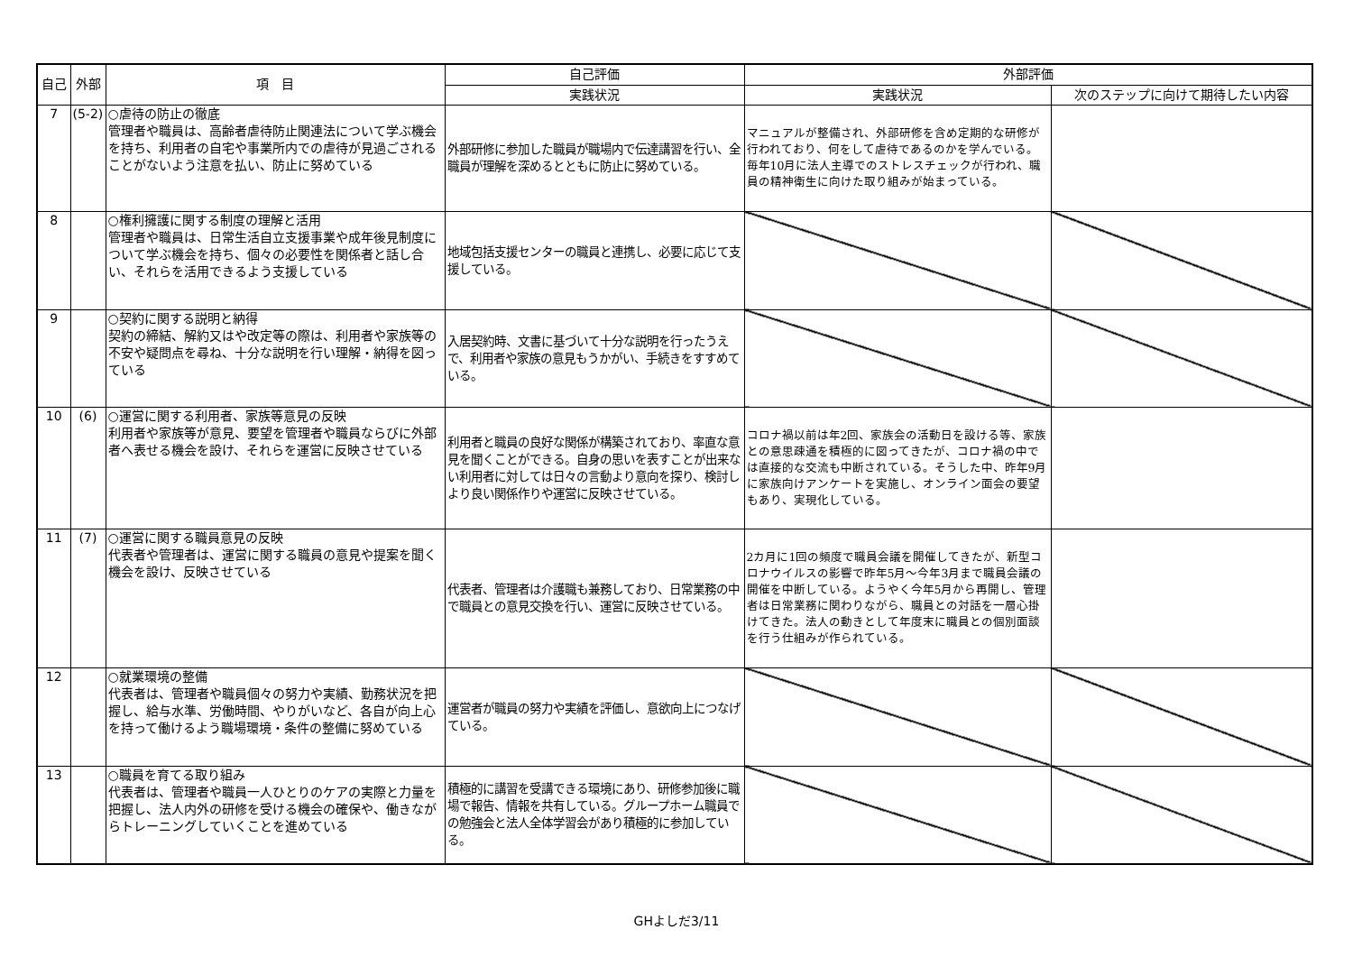| 自己 | 外部 | 項 目 | 自己評価 | 外部評価 | |
| --- | --- | --- | --- | --- | --- |
| | | | 実践状況 | 実践状況 | 次のステップに向けて期待したい内容 |
| 7 | (5-2) | ○虐待の防止の徹底 管理者や職員は、高齢者虐待防止関連法について学ぶ機会を持ち、利用者の自宅や事業所内での虐待が見過ごされることがないよう注意を払い、防止に努めている | 外部研修に参加した職員が職場内で伝達講習を行い、全職員が理解を深めるとともに防止に努めている。 | マニュアルが整備され、外部研修を含め定期的な研修が行われており、何をして虐待であるのかを学んでいる。毎年10月に法人主導でのストレスチェックが行われ、職員の精神衛生に向けた取り組みが始まっている。 | |
| 8 | | ○権利擁護に関する制度の理解と活用 管理者や職員は、日常生活自立支援事業や成年後見制度について学ぶ機会を持ち、個々の必要性を関係者と話し合い、それらを活用できるよう支援している | 地域包括支援センターの職員と連携し、必要に応じて支援している。 | | |
| 9 | | ○契約に関する説明と納得 契約の締結、解約又はや改定等の際は、利用者や家族等の不安や疑問点を尋ね、十分な説明を行い理解・納得を図っている | 入居契約時、文書に基づいて十分な説明を行ったうえで、利用者や家族の意見もうかがい、手続きをすすめている。 | | |
| 10 | (6) | ○運営に関する利用者、家族等意見の反映 利用者や家族等が意見、要望を管理者や職員ならびに外部者へ表せる機会を設け、それらを運営に反映させている | 利用者と職員の良好な関係が構築されており、率直な意見を聞くことができる。自身の思いを表すことが出来ない利用者に対しては日々の言動より意向を探り、検討しより良い関係作りや運営に反映させている。 | コロナ禍以前は年2回、家族会の活動日を設ける等、家族との意思疎通を積極的に図ってきたが、コロナ禍の中では直接的な交流も中断されている。そうした中、昨年9月に家族向けアンケートを実施し、オンライン面会の要望もあり、実現化している。 | |
| 11 | (7) | ○運営に関する職員意見の反映 代表者や管理者は、運営に関する職員の意見や提案を聞く機会を設け、反映させている | 代表者、管理者は介護職も兼務しており、日常業務の中で職員との意見交換を行い、運営に反映させている。 | 2カ月に1回の頻度で職員会議を開催してきたが、新型コロナウイルスの影響で昨年5月～今年3月まで職員会議の開催を中断している。ようやく今年5月から再開し、管理者は日常業務に関わりながら、職員との対話を一層心掛けてきた。法人の動きとして年度末に職員との個別面談を行う仕組みが作られている。 | |
| 12 | | ○就業環境の整備 代表者は、管理者や職員個々の努力や実績、勤務状況を把握し、給与水準、労働時間、やりがいなど、各自が向上心を持って働けるよう職場環境・条件の整備に努めている | 運営者が職員の努力や実績を評価し、意欲向上につなげている。 | | |
| 13 | | ○職員を育てる取り組み 代表者は、管理者や職員一人ひとりのケアの実際と力量を把握し、法人内外の研修を受ける機会の確保や、働きながらトレーニングしていくことを進めている | 積極的に講習を受講できる環境にあり、研修参加後に職場で報告、情報を共有している。グループホーム職員での勉強会と法人全体学習会があり積極的に参加している。 | | |
GHよしだ3/11